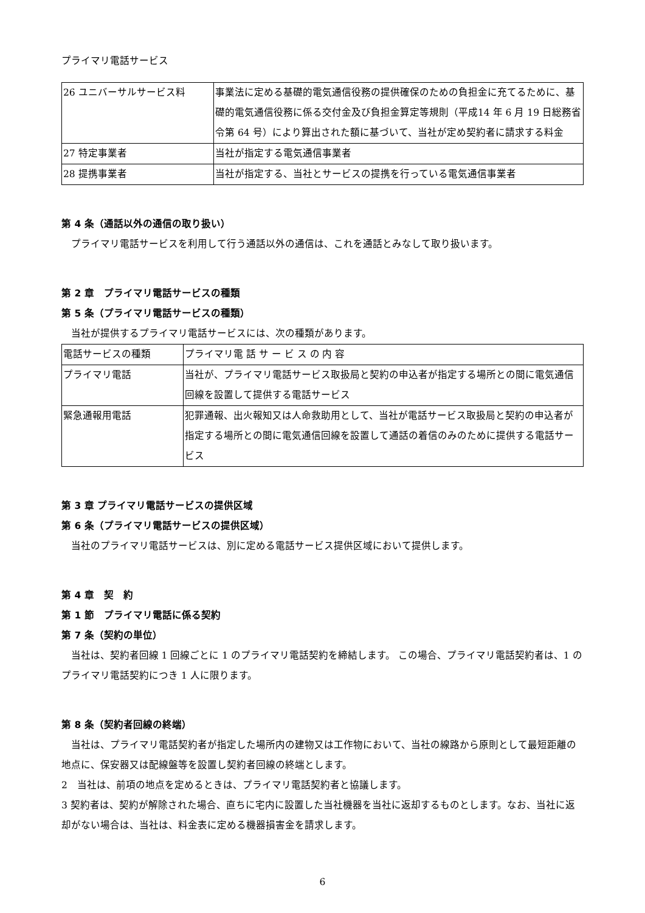プライマリ電話サービス
| 26 ユニバーサルサービス料 | 事業法に定める基礎的電気通信役務の提供確保のための負担金に充てるために、基礎的電気通信役務に係る交付金及び負担金算定等規則（平成14 年 6 月 19 日総務省令第 64 号）により算出された額に基づいて、当社が定め契約者に請求する料金 |
| 27 特定事業者 | 当社が指定する電気通信事業者 |
| 28 提携事業者 | 当社が指定する、当社とサービスの提携を行っている電気通信事業者 |
第 4 条（通話以外の通信の取り扱い）
プライマリ電話サービスを利用して行う通話以外の通信は、これを通話とみなして取り扱います。
第 2 章　プライマリ電話サービスの種類
第 5 条（プライマリ電話サービスの種類）
当社が提供するプライマリ電話サービスには、次の種類があります。
| 電話サービスの種類 | プライマリ電 話 サ ー ビ ス の 内 容 |
| プライマリ電話 | 当社が、プライマリ電話サービス取扱局と契約の申込者が指定する場所との間に電気通信回線を設置して提供する電話サービス |
| 緊急通報用電話 | 犯罪通報、出火報知又は人命救助用として、当社が電話サービス取扱局と契約の申込者が指定する場所との間に電気通信回線を設置して通話の着信のみのために提供する電話サービス |
第 3 章 プライマリ電話サービスの提供区域
第 6 条（プライマリ電話サービスの提供区域）
当社のプライマリ電話サービスは、別に定める電話サービス提供区域において提供します。
第 4 章　契　約
第 1 節　プライマリ電話に係る契約
第 7 条（契約の単位）
当社は、契約者回線 1 回線ごとに 1 のプライマリ電話契約を締結します。 この場合、プライマリ電話契約者は、1 のプライマリ電話契約につき 1 人に限ります。
第 8 条（契約者回線の終端）
当社は、プライマリ電話契約者が指定した場所内の建物又は工作物において、当社の線路から原則として最短距離の地点に、保安器又は配線盤等を設置し契約者回線の終端とします。
2　当社は、前項の地点を定めるときは、プライマリ電話契約者と協議します。
3 契約者は、契約が解除された場合、直ちに宅内に設置した当社機器を当社に返却するものとします。なお、当社に返却がない場合は、当社は、料金表に定める機器損害金を請求します。
6